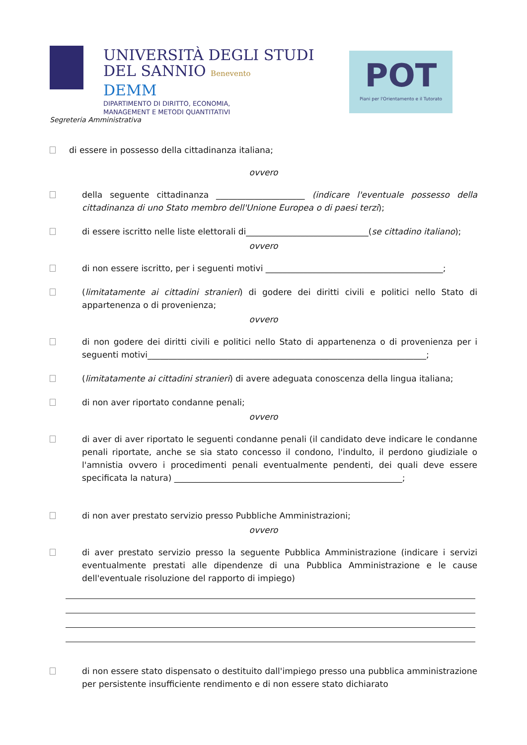UNIVERSITÀ DEGLI STUDI
DEL SANNIO Benevento
DEMM
DIPARTIMENTO DI DIRITTO, ECONOMIA,
MANAGEMENT E METODI QUANTITATIVI
POT
Piani per l'Orientamento e il Tutorato
Segreteria Amministrativa
di essere in possesso della cittadinanza italiana;
ovvero
della seguente cittadinanza _____________________ (indicare l'eventuale possesso della cittadinanza di uno Stato membro dell'Unione Europea o di paesi terzi);
di essere iscritto nelle liste elettorali di_____________________________(se cittadino italiano);
ovvero
di non essere iscritto, per i seguenti motivi __________________________________________;
(limitatamente ai cittadini stranieri) di godere dei diritti civili e politici nello Stato di appartenenza o di provenienza;
ovvero
di non godere dei diritti civili e politici nello Stato di appartenenza o di provenienza per i seguenti motivi__________________________________________________________________;
(limitatamente ai cittadini stranieri) di avere adeguata conoscenza della lingua italiana;
di non aver riportato condanne penali;
ovvero
di aver di aver riportato le seguenti condanne penali (il candidato deve indicare le condanne penali riportate, anche se sia stato concesso il condono, l'indulto, il perdono giudiziale o l'amnistia ovvero i procedimenti penali eventualmente pendenti, dei quali deve essere specificata la natura) ______________________________________________________;
di non aver prestato servizio presso Pubbliche Amministrazioni;
ovvero
di aver prestato servizio presso la seguente Pubblica Amministrazione (indicare i servizi eventualmente prestati alle dipendenze di una Pubblica Amministrazione e le cause dell'eventuale risoluzione del rapporto di impiego)
di non essere stato dispensato o destituito dall'impiego presso una pubblica amministrazione per persistente insufficiente rendimento e di non essere stato dichiarato